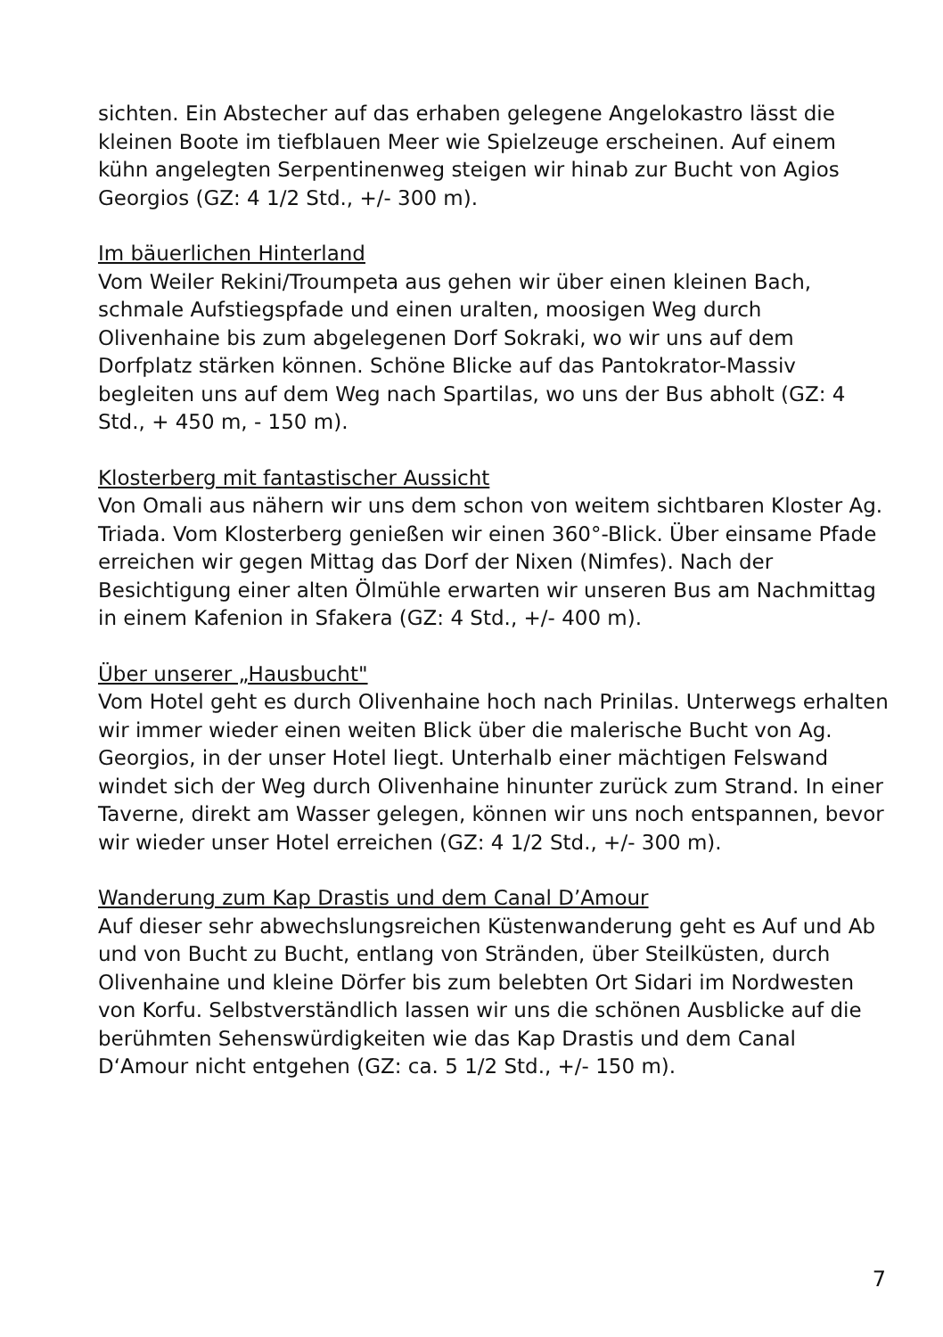sichten. Ein Abstecher auf das erhaben gelegene Angelokastro lässt die kleinen Boote im tiefblauen Meer wie Spielzeuge erscheinen. Auf einem kühn angelegten Serpentinenweg steigen wir hinab zur Bucht von Agios Georgios (GZ: 4 1/2 Std., +/- 300 m).
Im bäuerlichen Hinterland
Vom Weiler Rekini/Troumpeta aus gehen wir über einen kleinen Bach, schmale Aufstiegspfade und einen uralten, moosigen Weg durch Olivenhaine bis zum abgelegenen Dorf Sokraki, wo wir uns auf dem Dorfplatz stärken können. Schöne Blicke auf das Pantokrator-Massiv begleiten uns auf dem Weg nach Spartilas, wo uns der Bus abholt (GZ: 4 Std., + 450 m, - 150 m).
Klosterberg mit fantastischer Aussicht
Von Omali aus nähern wir uns dem schon von weitem sichtbaren Kloster Ag. Triada. Vom Klosterberg genießen wir einen 360°-Blick. Über einsame Pfade erreichen wir gegen Mittag das Dorf der Nixen (Nimfes). Nach der Besichtigung einer alten Ölmühle erwarten wir unseren Bus am Nachmittag in einem Kafenion in Sfakera (GZ: 4 Std., +/- 400 m).
Über unserer „Hausbucht"
Vom Hotel geht es durch Olivenhaine hoch nach Prinilas. Unterwegs erhalten wir immer wieder einen weiten Blick über die malerische Bucht von Ag. Georgios, in der unser Hotel liegt. Unterhalb einer mächtigen Felswand windet sich der Weg durch Olivenhaine hinunter zurück zum Strand. In einer Taverne, direkt am Wasser gelegen, können wir uns noch entspannen, bevor wir wieder unser Hotel erreichen (GZ: 4 1/2 Std., +/- 300 m).
Wanderung zum Kap Drastis und dem Canal D’Amour
Auf dieser sehr abwechslungsreichen Küstenwanderung geht es Auf und Ab und von Bucht zu Bucht, entlang von Stränden, über Steilküsten, durch Olivenhaine und kleine Dörfer bis zum belebten Ort Sidari im Nordwesten von Korfu. Selbstverständlich lassen wir uns die schönen Ausblicke auf die berühmten Sehenswürdigkeiten wie das Kap Drastis und dem Canal D‘Amour nicht entgehen (GZ: ca. 5 1/2 Std., +/- 150 m).
7